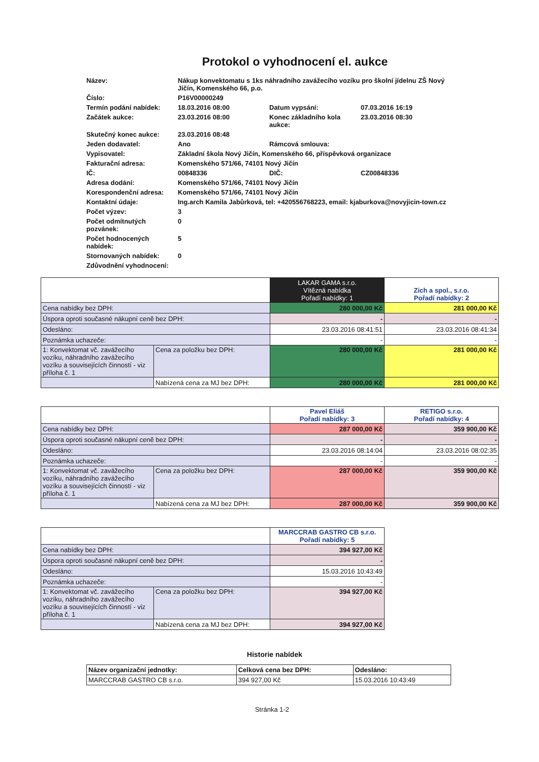Protokol o vyhodnocení el. aukce
| Název: | Nákup konvektomatu s 1ks náhradního zavážecího vozíku pro školní jídelnu ZŠ Nový Jičín, Komenského 66, p.o. | | |
| Číslo: | P16V00000249 | | |
| Termín podání nabídek: | 18.03.2016 08:00 | Datum vypsání: | 07.03.2016 16:19 |
| Začátek aukce: | 23.03.2016 08:00 | Konec základního kola aukce: | 23.03.2016 08:30 |
| Skutečný konec aukce: | 23.03.2016 08:48 | | |
| Jeden dodavatel: | Ano | Rámcová smlouva: | |
| Vypisovatel: | Základní škola Nový Jičín, Komenského 66, příspěvková organizace | | |
| Fakturační adresa: | Komenského 571/66, 74101 Nový Jičín | | |
| IČ: | 00848336 | DIČ: | CZ00848336 |
| Adresa dodání: | Komenského 571/66, 74101 Nový Jičín | | |
| Korespondenční adresa: | Komenského 571/66, 74101 Nový Jičín | | |
| Kontaktní údaje: | Ing.arch Kamila Jabůrková, tel: +420556768223, email: kjaburkova@novyjicin-town.cz | | |
| Počet výzev: | 3 | | |
| Počet odmítnutých pozvánek: | 0 | | |
| Počet hodnocených nabídek: | 5 | | |
| Stornovaných nabídek: | 0 | | |
| Zdůvodnění vyhodnocení: | | | |
| | | LAKAR GAMA s.r.o. Vítězná nabídka Pořadí nabídky: 1 | Zich a spol., s.r.o. Pořadí nabídky: 2 |
| Cena nabídky bez DPH: | | 280 000,00 Kč | 281 000,00 Kč |
| Úspora oproti současné nákupní ceně bez DPH: | | - | - |
| Odesláno: | | 23.03.2016 08:41:51 | 23.03.2016 08:41:34 |
| Poznámka uchazeče: | | - | - |
| 1: Konvektomat vč. zavážecího vozíku, náhradního zavážecího vozíku a souvisejících činností - viz příloha č. 1 | Cena za položku bez DPH: | 280 000,00 Kč | 281 000,00 Kč |
| | Nabízená cena za MJ bez DPH: | 280 000,00 Kč | 281 000,00 Kč |
| | | Pavel Eliáš Pořadí nabídky: 3 | RETIGO s.r.o. Pořadí nabídky: 4 |
| Cena nabídky bez DPH: | | 287 000,00 Kč | 359 900,00 Kč |
| Úspora oproti současné nákupní ceně bez DPH: | | - | - |
| Odesláno: | | 23.03.2016 08:14:04 | 23.03.2016 08:02:35 |
| Poznámka uchazeče: | | - | - |
| 1: Konvektomat vč. zavážecího vozíku, náhradního zavážecího vozíku a souvisejících činností - viz příloha č. 1 | Cena za položku bez DPH: | 287 000,00 Kč | 359 900,00 Kč |
| | Nabízená cena za MJ bez DPH: | 287 000,00 Kč | 359 900,00 Kč |
| | | MARCCRAB GASTRO CB s.r.o. Pořadí nabídky: 5 |
| Cena nabídky bez DPH: | | 394 927,00 Kč |
| Úspora oproti současné nákupní ceně bez DPH: | | - |
| Odesláno: | | 15.03.2016 10:43:49 |
| Poznámka uchazeče: | | - |
| 1: Konvektomat vč. zavážecího vozíku, náhradního zavážecího vozíku a souvisejících činností - viz příloha č. 1 | Cena za položku bez DPH: | 394 927,00 Kč |
| | Nabízená cena za MJ bez DPH: | 394 927,00 Kč |
Historie nabídek
| Název organizační jednotky: | Celková cena bez DPH: | Odesláno: |
| MARCCRAB GASTRO CB s.r.o. | 394 927,00 Kč | 15.03.2016 10:43:49 |
Stránka 1-2